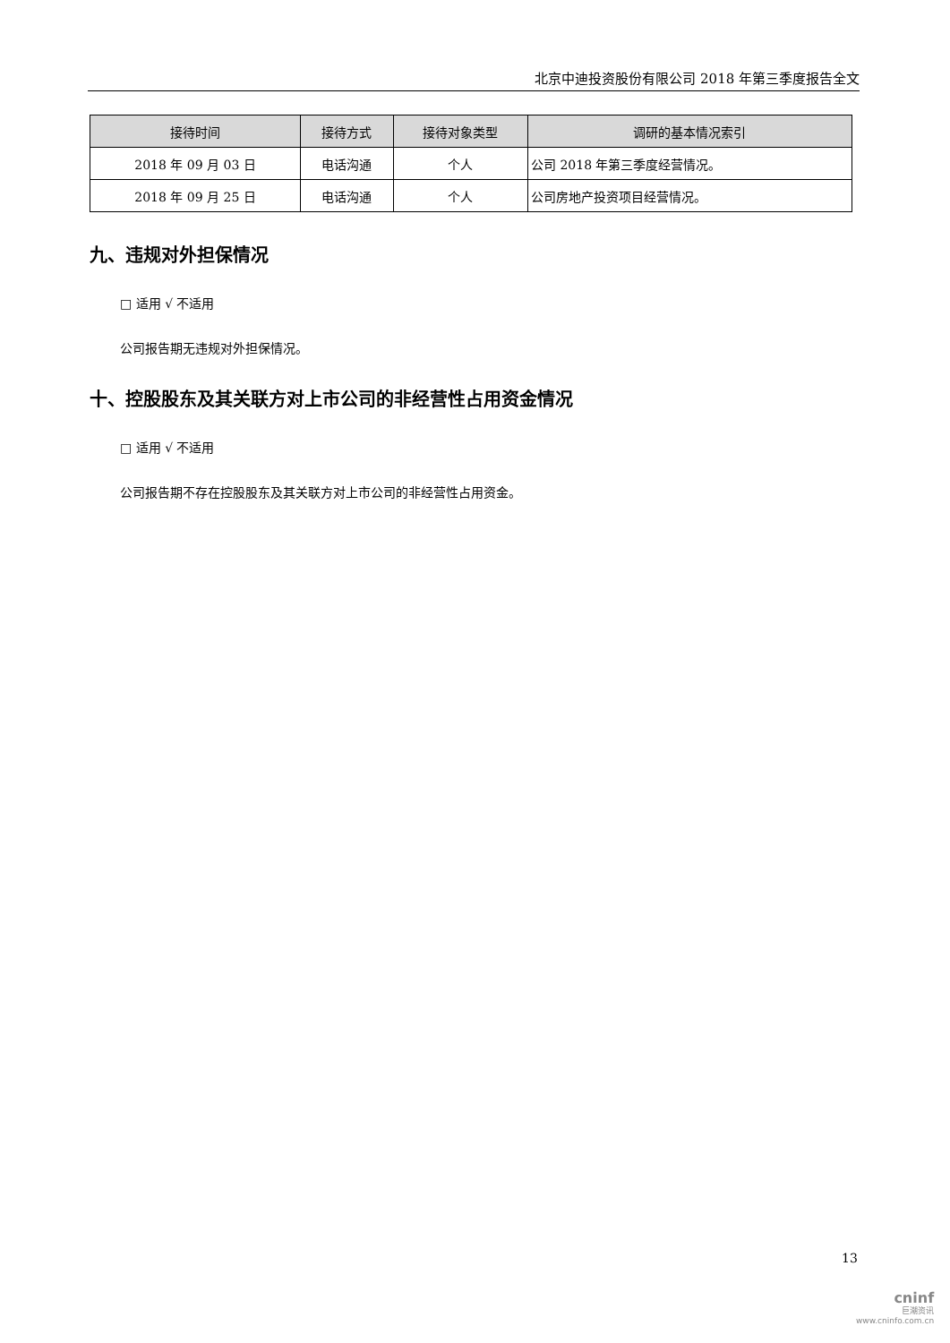北京中迪投资股份有限公司 2018 年第三季度报告全文
| 接待时间 | 接待方式 | 接待对象类型 | 调研的基本情况索引 |
| --- | --- | --- | --- |
| 2018 年 09 月 03 日 | 电话沟通 | 个人 | 公司 2018 年第三季度经营情况。 |
| 2018 年 09 月 25 日 | 电话沟通 | 个人 | 公司房地产投资项目经营情况。 |
九、违规对外担保情况
□ 适用 √ 不适用
公司报告期无违规对外担保情况。
十、控股股东及其关联方对上市公司的非经营性占用资金情况
□ 适用 √ 不适用
公司报告期不存在控股股东及其关联方对上市公司的非经营性占用资金。
13
cninf
巨潮资讯
www.cninfo.com.cn